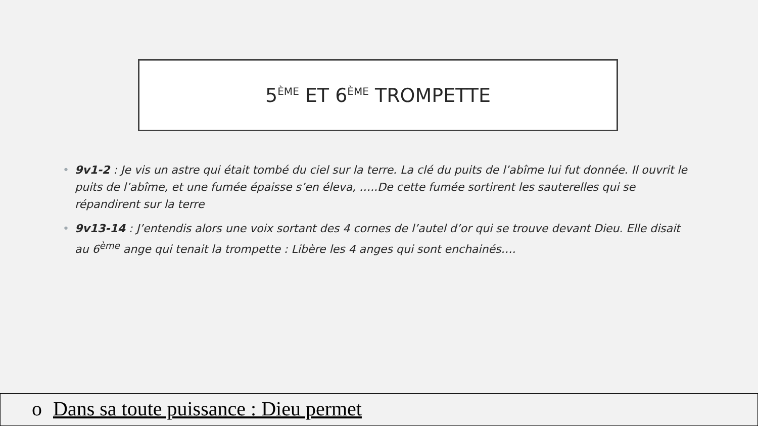5<sup>ÈME</sup> ET 6<sup>ÈME</sup> TROMPETTE
• 9v1-2 : Je vis un astre qui était tombé du ciel sur la terre. La clé du puits de l’abîme lui fut donnée. Il ouvrit le puits de l’abîme, et une fumée épaisse s’en éleva, …..De cette fumée sortirent les sauterelles qui se répandirent sur la terre
• 9v13-14 : J’entendis alors une voix sortant des 4 cornes de l’autel d’or qui se trouve devant Dieu. Elle disait au 6<sup>ème</sup> ange qui tenait la trompette : Libère les 4 anges qui sont enchainés….
o Dans sa toute puissance : Dieu permet